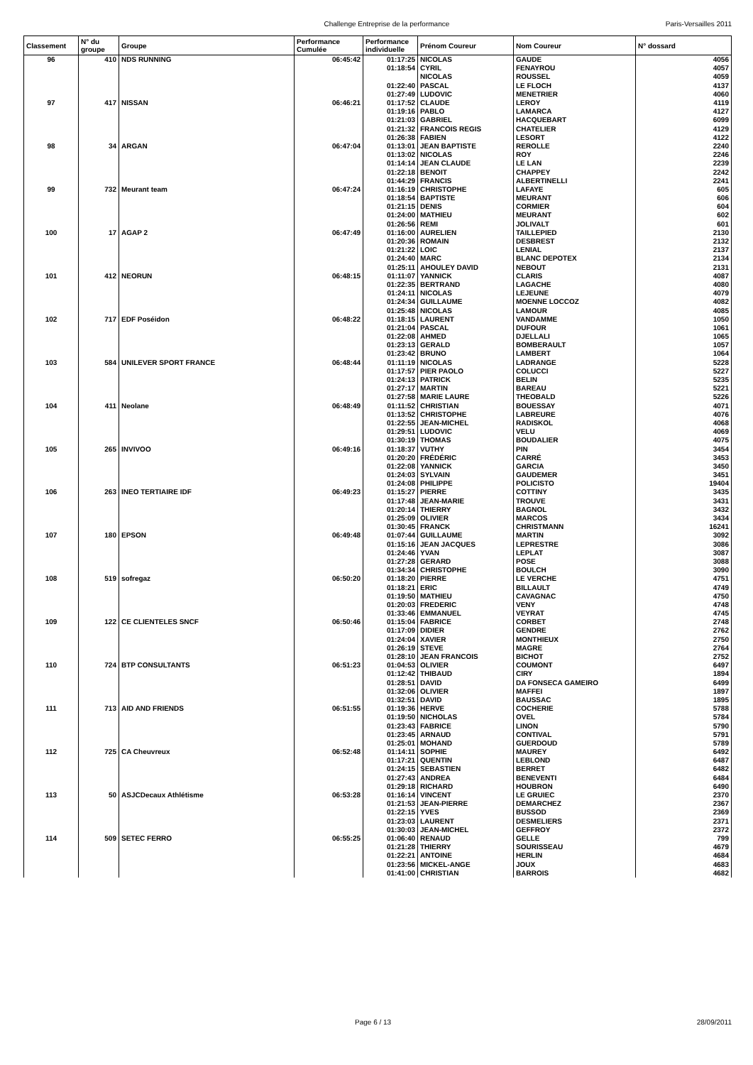Challenge Entreprise de la performance Paris-Versailles 2011
| Classement | N° du groupe | Groupe | Performance Cumulée | Performance individuelle | Prénom Coureur | Nom Coureur | N° dossard |
| --- | --- | --- | --- | --- | --- | --- | --- |
| 96 | 410 | NDS RUNNING | 06:45:42 | 01:17:25 | NICOLAS | GAUDE | 4056 |
| | | | | 01:18:54 | CYRIL | FENAYROU | 4057 |
| | | | | | NICOLAS | ROUSSEL | 4059 |
| | | | | 01:22:40 | PASCAL | LE FLOCH | 4137 |
| | | | | 01:27:49 | LUDOVIC | MENETRIER | 4060 |
| 97 | 417 | NISSAN | 06:46:21 | 01:17:52 | CLAUDE | LEROY | 4119 |
| | | | | 01:19:16 | PABLO | LAMARCA | 4127 |
| | | | | 01:21:03 | GABRIEL | HACQUEBART | 6099 |
| | | | | 01:21:32 | FRANCOIS REGIS | CHATELIER | 4129 |
| | | | | 01:26:38 | FABIEN | LESORT | 4122 |
| 98 | 34 | ARGAN | 06:47:04 | 01:13:01 | JEAN BAPTISTE | REROLLE | 2240 |
| | | | | 01:13:02 | NICOLAS | ROY | 2246 |
| | | | | 01:14:14 | JEAN CLAUDE | LE LAN | 2239 |
| | | | | 01:22:18 | BENOIT | CHAPPEY | 2242 |
| | | | | 01:44:29 | FRANCIS | ALBERTINELLI | 2241 |
| 99 | 732 | Meurant team | 06:47:24 | 01:16:19 | CHRISTOPHE | LAFAYE | 605 |
| | | | | 01:18:54 | BAPTISTE | MEURANT | 606 |
| | | | | 01:21:15 | DENIS | CORMIER | 604 |
| | | | | 01:24:00 | MATHIEU | MEURANT | 602 |
| | | | | 01:26:56 | REMI | JOLIVALT | 601 |
| 100 | 17 | AGAP 2 | 06:47:49 | 01:16:00 | AURELIEN | TAILLEPIED | 2130 |
| | | | | 01:20:36 | ROMAIN | DESBREST | 2132 |
| | | | | 01:21:22 | LOIC | LENIAL | 2137 |
| | | | | 01:24:40 | MARC | BLANC DEPOTEX | 2134 |
| | | | | 01:25:11 | AHOULEY DAVID | NEBOUT | 2131 |
| 101 | 412 | NEORUN | 06:48:15 | 01:11:07 | YANNICK | CLARIS | 4087 |
| | | | | 01:22:35 | BERTRAND | LAGACHE | 4080 |
| | | | | 01:24:11 | NICOLAS | LEJEUNE | 4079 |
| | | | | 01:24:34 | GUILLAUME | MOENNE LOCCOZ | 4082 |
| | | | | 01:25:48 | NICOLAS | LAMOUR | 4085 |
| 102 | 717 | EDF Poséidon | 06:48:22 | 01:18:15 | LAURENT | VANDAMME | 1050 |
| | | | | 01:21:04 | PASCAL | DUFOUR | 1061 |
| | | | | 01:22:08 | AHMED | DJELLALI | 1065 |
| | | | | 01:23:13 | GERALD | BOMBERAULT | 1057 |
| | | | | 01:23:42 | BRUNO | LAMBERT | 1064 |
| 103 | 584 | UNILEVER SPORT FRANCE | 06:48:44 | 01:11:19 | NICOLAS | LADRANGE | 5228 |
| | | | | 01:17:57 | PIER PAOLO | COLUCCI | 5227 |
| | | | | 01:24:13 | PATRICK | BELIN | 5235 |
| | | | | 01:27:17 | MARTIN | BAREAU | 5221 |
| | | | | 01:27:58 | MARIE LAURE | THEOBALD | 5226 |
| 104 | 411 | Neolane | 06:48:49 | 01:11:52 | CHRISTIAN | BOUESSAY | 4071 |
| | | | | 01:13:52 | CHRISTOPHE | LABREURE | 4076 |
| | | | | 01:22:55 | JEAN-MICHEL | RADISKOL | 4068 |
| | | | | 01:29:51 | LUDOVIC | VELU | 4069 |
| | | | | 01:30:19 | THOMAS | BOUDALIER | 4075 |
| 105 | 265 | INVIVOO | 06:49:16 | 01:18:37 | VUTHY | PIN | 3454 |
| | | | | 01:20:20 | FRÉDÉRIC | CARRÉ | 3453 |
| | | | | 01:22:08 | YANNICK | GARCIA | 3450 |
| | | | | 01:24:03 | SYLVAIN | GAUDEMER | 3451 |
| | | | | 01:24:08 | PHILIPPE | POLICISTO | 19404 |
| 106 | 263 | INEO TERTIAIRE IDF | 06:49:23 | 01:15:27 | PIERRE | COTTINY | 3435 |
| | | | | 01:17:48 | JEAN-MARIE | TROUVE | 3431 |
| | | | | 01:20:14 | THIERRY | BAGNOL | 3432 |
| | | | | 01:25:09 | OLIVIER | MARCOS | 3434 |
| | | | | 01:30:45 | FRANCK | CHRISTMANN | 16241 |
| 107 | 180 | EPSON | 06:49:48 | 01:07:44 | GUILLAUME | MARTIN | 3092 |
| | | | | 01:15:16 | JEAN JACQUES | LEPRESTRE | 3086 |
| | | | | 01:24:46 | YVAN | LEPLAT | 3087 |
| | | | | 01:27:28 | GERARD | POSE | 3088 |
| | | | | 01:34:34 | CHRISTOPHE | BOULCH | 3090 |
| 108 | 519 | sofregaz | 06:50:20 | 01:18:20 | PIERRE | LE VERCHE | 4751 |
| | | | | 01:18:21 | ERIC | BILLAULT | 4749 |
| | | | | 01:19:50 | MATHIEU | CAVAGNAC | 4750 |
| | | | | 01:20:03 | FREDERIC | VENY | 4748 |
| | | | | 01:33:46 | EMMANUEL | VEYRAT | 4745 |
| 109 | 122 | CE CLIENTELES SNCF | 06:50:46 | 01:15:04 | FABRICE | CORBET | 2748 |
| | | | | 01:17:09 | DIDIER | GENDRE | 2762 |
| | | | | 01:24:04 | XAVIER | MONTHIEUX | 2750 |
| | | | | 01:26:19 | STEVE | MAGRE | 2764 |
| | | | | 01:28:10 | JEAN FRANCOIS | BICHOT | 2752 |
| 110 | 724 | BTP CONSULTANTS | 06:51:23 | 01:04:53 | OLIVIER | COUMONT | 6497 |
| | | | | 01:12:42 | THIBAUD | CIRY | 1894 |
| | | | | 01:28:51 | DAVID | DA FONSECA GAMEIRO | 6499 |
| | | | | 01:32:06 | OLIVIER | MAFFEI | 1897 |
| | | | | 01:32:51 | DAVID | BAUSSAC | 1895 |
| 111 | 713 | AID AND FRIENDS | 06:51:55 | 01:19:36 | HERVE | COCHERIE | 5788 |
| | | | | 01:19:50 | NICHOLAS | OVEL | 5784 |
| | | | | 01:23:43 | FABRICE | LINON | 5790 |
| | | | | 01:23:45 | ARNAUD | CONTIVAL | 5791 |
| | | | | 01:25:01 | MOHAND | GUERDOUD | 5789 |
| 112 | 725 | CA Cheuvreux | 06:52:48 | 01:14:11 | SOPHIE | MAUREY | 6492 |
| | | | | 01:17:21 | QUENTIN | LEBLOND | 6487 |
| | | | | 01:24:15 | SEBASTIEN | BERRET | 6482 |
| | | | | 01:27:43 | ANDREA | BENEVENTI | 6484 |
| | | | | 01:29:18 | RICHARD | HOUBRON | 6490 |
| 113 | 50 | ASJCDecaux Athlétisme | 06:53:28 | 01:16:14 | VINCENT | LE GRUIEC | 2370 |
| | | | | 01:21:53 | JEAN-PIERRE | DEMARCHEZ | 2367 |
| | | | | 01:22:15 | YVES | BUSSOD | 2369 |
| | | | | 01:23:03 | LAURENT | DESMELIERS | 2371 |
| | | | | 01:30:03 | JEAN-MICHEL | GEFFROY | 2372 |
| 114 | 509 | SETEC FERRO | 06:55:25 | 01:06:40 | RENAUD | GELLE | 799 |
| | | | | 01:21:28 | THIERRY | SOURISSEAU | 4679 |
| | | | | 01:22:21 | ANTOINE | HERLIN | 4684 |
| | | | | 01:23:56 | MICKEL-ANGE | JOUX | 4683 |
| | | | | 01:41:00 | CHRISTIAN | BARROIS | 4682 |
Page 6 / 13 28/09/2011